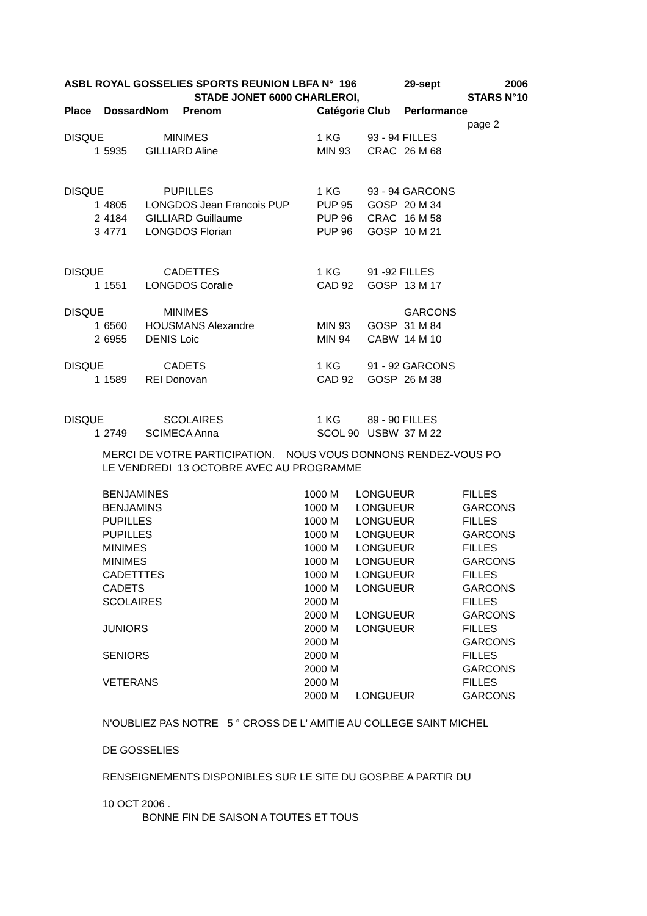| ASBL ROYAL GOSSELIES SPORTS REUNION LBFA N° 196 | | | | | 29-sept | 2006 |
| | | STADE JONET 6000 CHARLEROI, | | | | STARS N°10 |
| Place | Dossard | Nom Prenom | Catégorie | Club | Performance | |
| | | | | | | page 2 |
| DISQUE | | MINIMES | 1 KG | 93 - 94 FILLES | | |
| 1 | 5935 | GILLIARD Aline | MIN 93 | CRAC | 26 M 68 | |
| DISQUE | | PUPILLES | 1 KG | 93 - 94 GARCONS | | |
| 1 | 4805 | LONGDOS Jean Francois PUP | PUP 95 | GOSP | 20 M 34 | |
| 2 | 4184 | GILLIARD Guillaume | PUP 96 | CRAC | 16 M 58 | |
| 3 | 4771 | LONGDOS Florian | PUP 96 | GOSP | 10 M 21 | |
| DISQUE | | CADETTES | 1 KG | 91 -92 FILLES | | |
| 1 | 1551 | LONGDOS Coralie | CAD 92 | GOSP | 13 M 17 | |
| DISQUE | | MINIMES | | | GARCONS | |
| 1 | 6560 | HOUSMANS Alexandre | MIN 93 | GOSP | 31 M 84 | |
| 2 | 6955 | DENIS Loic | MIN 94 | CABW | 14 M 10 | |
| DISQUE | | CADETS | 1 KG | 91 - 92 GARCONS | | |
| 1 | 1589 | REI Donovan | CAD 92 | GOSP | 26 M 38 | |
| DISQUE | | SCOLAIRES | 1 KG | 89 - 90 FILLES | | |
| 1 | 2749 | SCIMECA Anna | SCOL 90 | USBW | 37 M 22 | |
MERCI DE VOTRE PARTICIPATION. NOUS VOUS DONNONS RENDEZ-VOUS PO
LE VENDREDI 13 OCTOBRE AVEC AU PROGRAMME
| BENJAMINES | 1000 M | LONGUEUR | FILLES |
| BENJAMINS | 1000 M | LONGUEUR | GARCONS |
| PUPILLES | 1000 M | LONGUEUR | FILLES |
| PUPILLES | 1000 M | LONGUEUR | GARCONS |
| MINIMES | 1000 M | LONGUEUR | FILLES |
| MINIMES | 1000 M | LONGUEUR | GARCONS |
| CADETTTES | 1000 M | LONGUEUR | FILLES |
| CADETS | 1000 M | LONGUEUR | GARCONS |
| SCOLAIRES | 2000 M | | FILLES |
| | 2000 M | LONGUEUR | GARCONS |
| JUNIORS | 2000 M | LONGUEUR | FILLES |
| | 2000 M | | GARCONS |
| SENIORS | 2000 M | | FILLES |
| | 2000 M | | GARCONS |
| VETERANS | 2000 M | | FILLES |
| | 2000 M | LONGUEUR | GARCONS |
N'OUBLIEZ PAS NOTRE 5 ° CROSS DE L' AMITIE AU COLLEGE SAINT MICHEL
DE GOSSELIES
RENSEIGNEMENTS DISPONIBLES SUR LE SITE DU GOSP.BE A PARTIR DU
10 OCT 2006 .
BONNE FIN DE SAISON A TOUTES ET TOUS